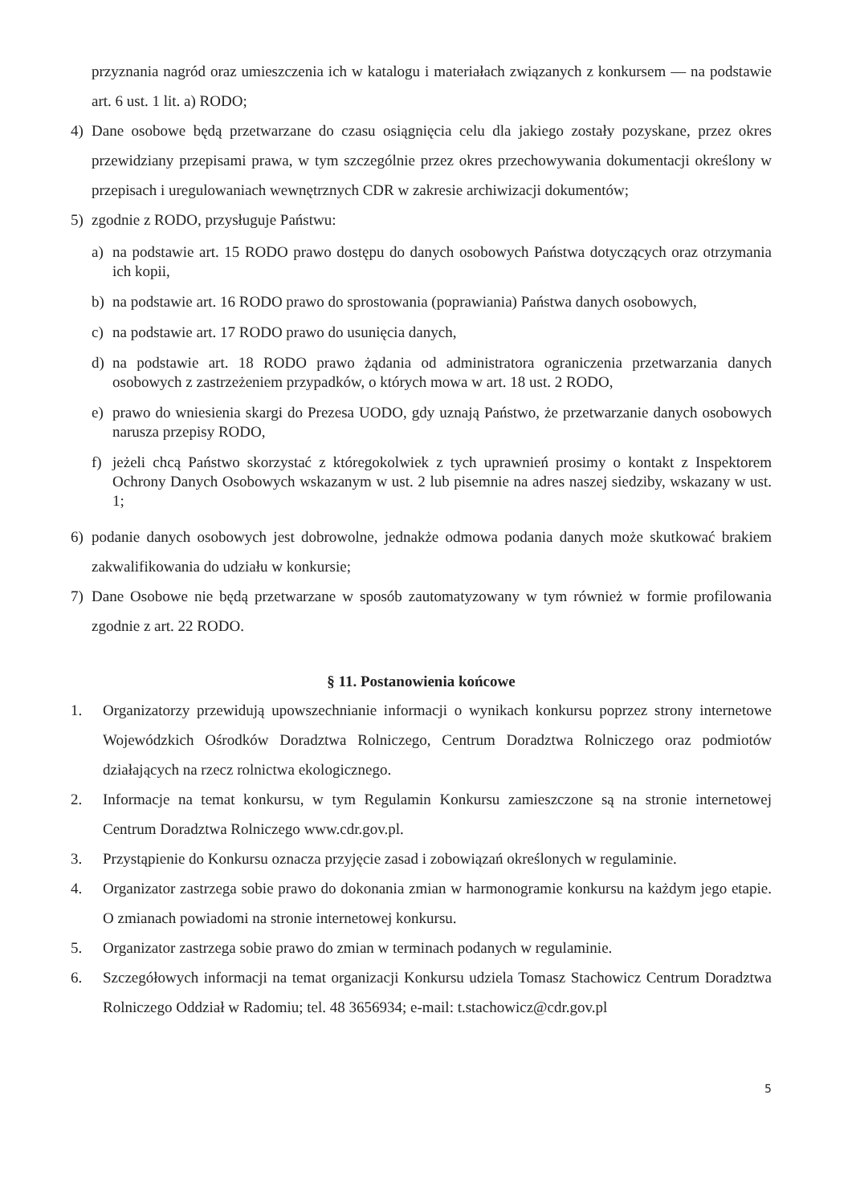przyznania nagród oraz umieszczenia ich w katalogu i materiałach związanych z konkursem — na podstawie art. 6 ust. 1 lit. a) RODO;
4) Dane osobowe będą przetwarzane do czasu osiągnięcia celu dla jakiego zostały pozyskane, przez okres przewidziany przepisami prawa, w tym szczególnie przez okres przechowywania dokumentacji określony w przepisach i uregulowaniach wewnętrznych CDR w zakresie archiwizacji dokumentów;
5) zgodnie z RODO, przysługuje Państwu:
a) na podstawie art. 15 RODO prawo dostępu do danych osobowych Państwa dotyczących oraz otrzymania ich kopii,
b) na podstawie art. 16 RODO prawo do sprostowania (poprawiania) Państwa danych osobowych,
c) na podstawie art. 17 RODO prawo do usunięcia danych,
d) na podstawie art. 18 RODO prawo żądania od administratora ograniczenia przetwarzania danych osobowych z zastrzeżeniem przypadków, o których mowa w art. 18 ust. 2 RODO,
e) prawo do wniesienia skargi do Prezesa UODO, gdy uznają Państwo, że przetwarzanie danych osobowych narusza przepisy RODO,
f) jeżeli chcą Państwo skorzystać z któregokolwiek z tych uprawnień prosimy o kontakt z Inspektorem Ochrony Danych Osobowych wskazanym w ust. 2 lub pisemnie na adres naszej siedziby, wskazany w ust. 1;
6) podanie danych osobowych jest dobrowolne, jednakże odmowa podania danych może skutkować brakiem zakwalifikowania do udziału w konkursie;
7) Dane Osobowe nie będą przetwarzane w sposób zautomatyzowany w tym również w formie profilowania zgodnie z art. 22 RODO.
§ 11. Postanowienia końcowe
1. Organizatorzy przewidują upowszechnianie informacji o wynikach konkursu poprzez strony internetowe Wojewódzkich Ośrodków Doradztwa Rolniczego, Centrum Doradztwa Rolniczego oraz podmiotów działających na rzecz rolnictwa ekologicznego.
2. Informacje na temat konkursu, w tym Regulamin Konkursu zamieszczone są na stronie internetowej Centrum Doradztwa Rolniczego www.cdr.gov.pl.
3. Przystąpienie do Konkursu oznacza przyjęcie zasad i zobowiązań określonych w regulaminie.
4. Organizator zastrzega sobie prawo do dokonania zmian w harmonogramie konkursu na każdym jego etapie. O zmianach powiadomi na stronie internetowej konkursu.
5. Organizator zastrzega sobie prawo do zmian w terminach podanych w regulaminie.
6. Szczegółowych informacji na temat organizacji Konkursu udziela Tomasz Stachowicz Centrum Doradztwa Rolniczego Oddział w Radomiu; tel. 48 3656934; e-mail: t.stachowicz@cdr.gov.pl
5